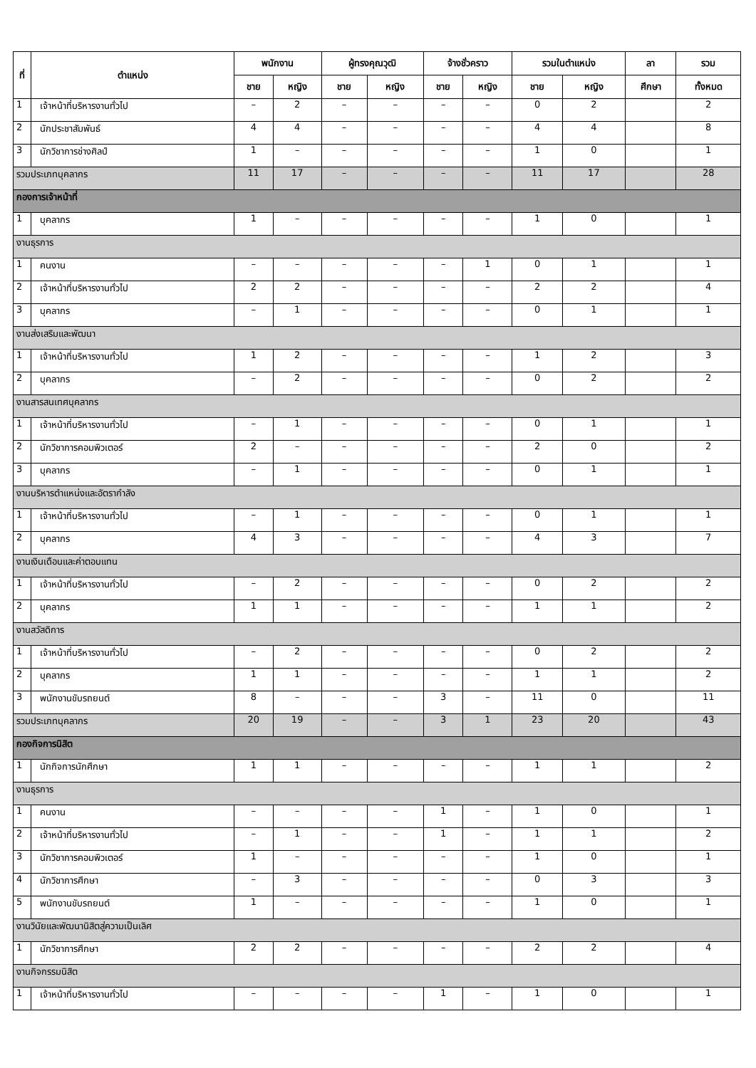| ที่ | ตำแหน่ง | พนักงาน | | ผู้ทรงคุณวุฒิ | | จ้างชั่วคราว | | รวมในตำแหน่ง | | ลา | รวม |
| --- | --- | --- | --- | --- | --- | --- | --- | --- | --- | --- | --- |
| | | ชาย | หญิง | ชาย | หญิง | ชาย | หญิง | ชาย | หญิง | ศึกษา | ทั้งหมด |
| 1 | เจ้าหน้าที่บริหารงานทั่วไป | – | 2 | – | – | – | – | 0 | 2 | | 2 |
| 2 | นักประชาสัมพันธ์ | 4 | 4 | – | – | – | – | 4 | 4 | | 8 |
| 3 | นักวิชาการช่างศิลป์ | 1 | – | – | – | – | – | 1 | 0 | | 1 |
| รวมประเภทบุคลากร | | 11 | 17 | – | – | – | – | 11 | 17 | | 28 |
| กองการเจ้าหน้าที่ | | | | | | | | | | | |
| 1 | บุคลากร | 1 | – | – | – | – | – | 1 | 0 | | 1 |
| งานธุรการ | | | | | | | | | | | |
| 1 | คนงาน | – | – | – | – | – | 1 | 0 | 1 | | 1 |
| 2 | เจ้าหน้าที่บริหารงานทั่วไป | 2 | 2 | – | – | – | – | 2 | 2 | | 4 |
| 3 | บุคลากร | – | 1 | – | – | – | – | 0 | 1 | | 1 |
| งานส่งเสริมและพัฒนา | | | | | | | | | | | |
| 1 | เจ้าหน้าที่บริหารงานทั่วไป | 1 | 2 | – | – | – | – | 1 | 2 | | 3 |
| 2 | บุคลากร | – | 2 | – | – | – | – | 0 | 2 | | 2 |
| งานสารสนเทศบุคลากร | | | | | | | | | | | |
| 1 | เจ้าหน้าที่บริหารงานทั่วไป | – | 1 | – | – | – | – | 0 | 1 | | 1 |
| 2 | นักวิชาการคอมพิวเตอร์ | 2 | – | – | – | – | – | 2 | 0 | | 2 |
| 3 | บุคลากร | – | 1 | – | – | – | – | 0 | 1 | | 1 |
| งานบริหารตำแหน่งและอัตรากำลัง | | | | | | | | | | | |
| 1 | เจ้าหน้าที่บริหารงานทั่วไป | – | 1 | – | – | – | – | 0 | 1 | | 1 |
| 2 | บุคลากร | 4 | 3 | – | – | – | – | 4 | 3 | | 7 |
| งานเงินเดือนและค่าตอบแทน | | | | | | | | | | | |
| 1 | เจ้าหน้าที่บริหารงานทั่วไป | – | 2 | – | – | – | – | 0 | 2 | | 2 |
| 2 | บุคลากร | 1 | 1 | – | – | – | – | 1 | 1 | | 2 |
| งานสวัสดิการ | | | | | | | | | | | |
| 1 | เจ้าหน้าที่บริหารงานทั่วไป | – | 2 | – | – | – | – | 0 | 2 | | 2 |
| 2 | บุคลากร | 1 | 1 | – | – | – | – | 1 | 1 | | 2 |
| 3 | พนักงานขับรถยนต์ | 8 | – | – | – | 3 | – | 11 | 0 | | 11 |
| รวมประเภทบุคลากร | | 20 | 19 | – | – | 3 | 1 | 23 | 20 | | 43 |
| กองกิจการนิสิต | | | | | | | | | | | |
| 1 | นักกิจการนักศึกษา | 1 | 1 | – | – | – | – | 1 | 1 | | 2 |
| งานธุรการ | | | | | | | | | | | |
| 1 | คนงาน | – | – | – | – | 1 | – | 1 | 0 | | 1 |
| 2 | เจ้าหน้าที่บริหารงานทั่วไป | – | 1 | – | – | 1 | – | 1 | 1 | | 2 |
| 3 | นักวิชาการคอมพิวเตอร์ | 1 | – | – | – | – | – | 1 | 0 | | 1 |
| 4 | นักวิชาการศึกษา | – | 3 | – | – | – | – | 0 | 3 | | 3 |
| 5 | พนักงานขับรถยนต์ | 1 | – | – | – | – | – | 1 | 0 | | 1 |
| งานวินัยและพัฒนานิสิตสู่ความเป็นเลิศ | | | | | | | | | | | |
| 1 | นักวิชาการศึกษา | 2 | 2 | – | – | – | – | 2 | 2 | | 4 |
| งานกิจกรรมนิสิต | | | | | | | | | | | |
| 1 | เจ้าหน้าที่บริหารงานทั่วไป | – | – | – | – | 1 | – | 1 | 0 | | 1 |